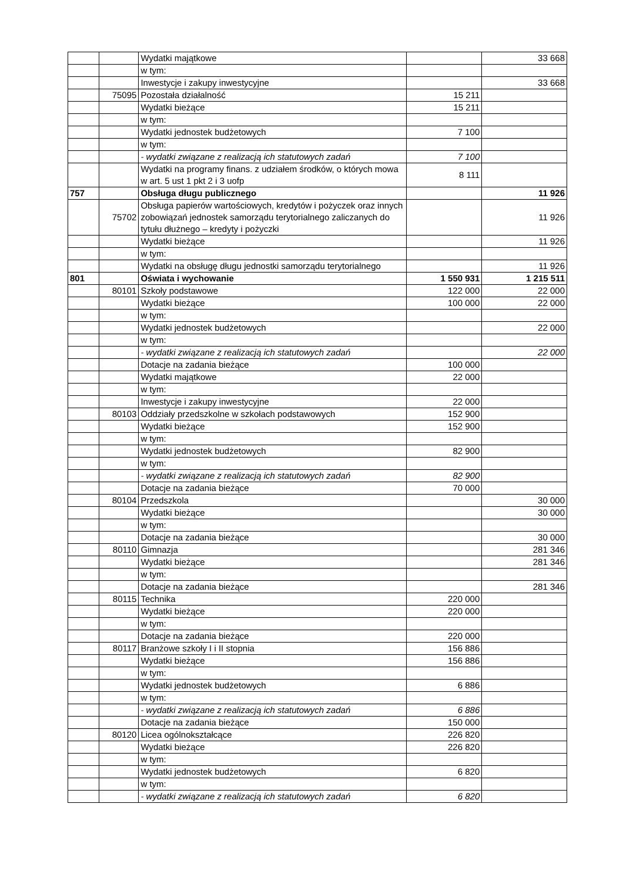| | | Wydatki majątkowe | | 33 668 |
| | | w tym: | | |
| | | Inwestycje i zakupy inwestycyjne | | 33 668 |
| | 75095 | Pozostała działalność | 15 211 | |
| | | Wydatki bieżące | 15 211 | |
| | | w tym: | | |
| | | Wydatki jednostek budżetowych | 7 100 | |
| | | w tym: | | |
| | | - wydatki związane z realizacją ich statutowych zadań | 7 100 | |
| | | Wydatki na programy finans. z udziałem środków, o których mowa w art. 5 ust 1 pkt 2 i 3 uofp | 8 111 | |
| 757 | | Obsługa długu publicznego | | 11 926 |
| | 75702 | Obsługa papierów wartościowych, kredytów i pożyczek oraz innych zobowiązań jednostek samorządu terytorialnego zaliczanych do tytułu dłużnego – kredyty i pożyczki | | 11 926 |
| | | Wydatki bieżące | | 11 926 |
| | | w tym: | | |
| | | Wydatki na obsługę długu jednostki samorządu terytorialnego | | 11 926 |
| 801 | | Oświata i wychowanie | 1 550 931 | 1 215 511 |
| | 80101 | Szkoły podstawowe | 122 000 | 22 000 |
| | | Wydatki bieżące | 100 000 | 22 000 |
| | | w tym: | | |
| | | Wydatki jednostek budżetowych | | 22 000 |
| | | w tym: | | |
| | | - wydatki związane z realizacją ich statutowych zadań | | 22 000 |
| | | Dotacje na zadania bieżące | 100 000 | |
| | | Wydatki majątkowe | 22 000 | |
| | | w tym: | | |
| | | Inwestycje i zakupy inwestycyjne | 22 000 | |
| | 80103 | Oddziały przedszkolne w szkołach podstawowych | 152 900 | |
| | | Wydatki bieżące | 152 900 | |
| | | w tym: | | |
| | | Wydatki jednostek budżetowych | 82 900 | |
| | | w tym: | | |
| | | - wydatki związane z realizacją ich statutowych zadań | 82 900 | |
| | | Dotacje na zadania bieżące | 70 000 | |
| | 80104 | Przedszkola | | 30 000 |
| | | Wydatki bieżące | | 30 000 |
| | | w tym: | | |
| | | Dotacje na zadania bieżące | | 30 000 |
| | 80110 | Gimnazja | | 281 346 |
| | | Wydatki bieżące | | 281 346 |
| | | w tym: | | |
| | | Dotacje na zadania bieżące | | 281 346 |
| | 80115 | Technika | 220 000 | |
| | | Wydatki bieżące | 220 000 | |
| | | w tym: | | |
| | | Dotacje na zadania bieżące | 220 000 | |
| | 80117 | Branżowe szkoły I i II stopnia | 156 886 | |
| | | Wydatki bieżące | 156 886 | |
| | | w tym: | | |
| | | Wydatki jednostek budżetowych | 6 886 | |
| | | w tym: | | |
| | | - wydatki związane z realizacją ich statutowych zadań | 6 886 | |
| | | Dotacje na zadania bieżące | 150 000 | |
| | 80120 | Licea ogólnokształcące | 226 820 | |
| | | Wydatki bieżące | 226 820 | |
| | | w tym: | | |
| | | Wydatki jednostek budżetowych | 6 820 | |
| | | w tym: | | |
| | | - wydatki związane z realizacją ich statutowych zadań | 6 820 | |